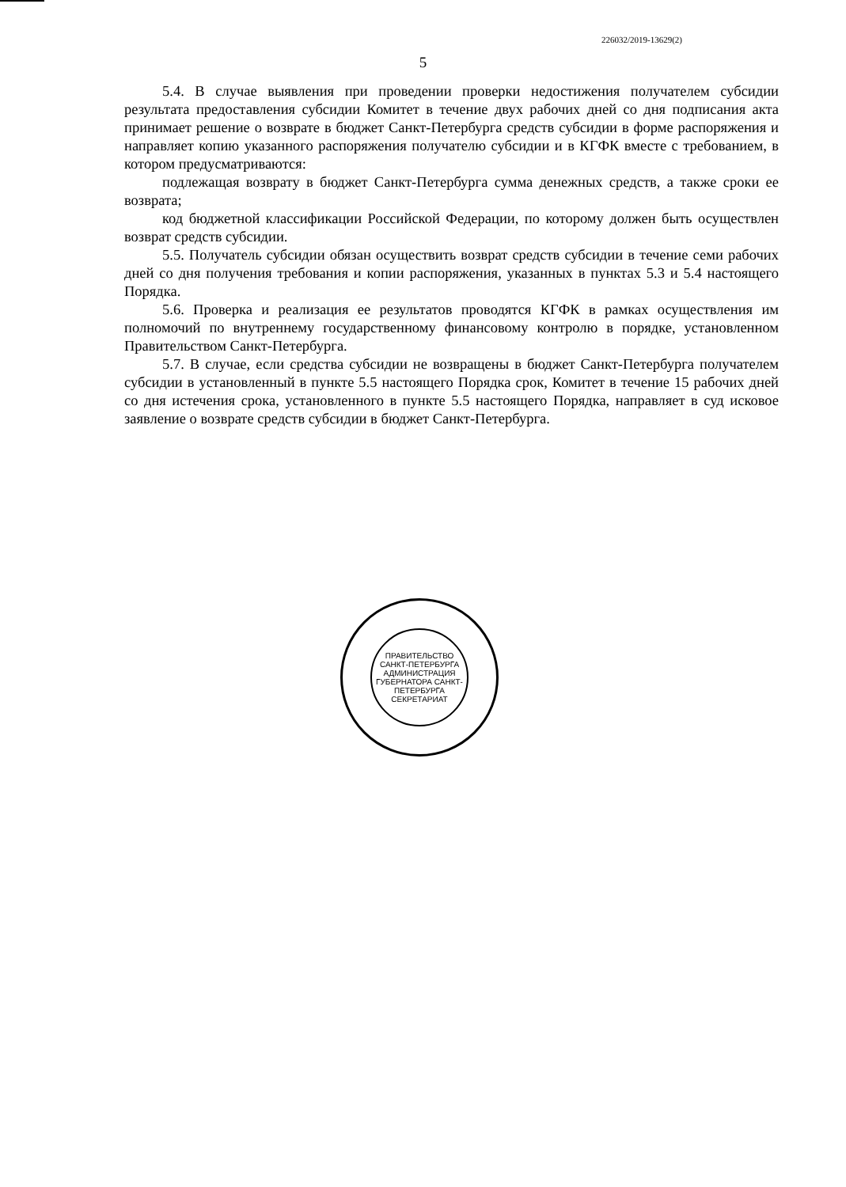226032/2019-13629(2)
5
5.4. В случае выявления при проведении проверки недостижения получателем субсидии результата предоставления субсидии Комитет в течение двух рабочих дней со дня подписания акта принимает решение о возврате в бюджет Санкт-Петербурга средств субсидии в форме распоряжения и направляет копию указанного распоряжения получателю субсидии и в КГФК вместе с требованием, в котором предусматриваются:
подлежащая возврату в бюджет Санкт-Петербурга сумма денежных средств, а также сроки ее возврата;
код бюджетной классификации Российской Федерации, по которому должен быть осуществлен возврат средств субсидии.
5.5. Получатель субсидии обязан осуществить возврат средств субсидии в течение семи рабочих дней со дня получения требования и копии распоряжения, указанных в пунктах 5.3 и 5.4 настоящего Порядка.
5.6. Проверка и реализация ее результатов проводятся КГФК в рамках осуществления им полномочий по внутреннему государственному финансовому контролю в порядке, установленном Правительством Санкт-Петербурга.
5.7. В случае, если средства субсидии не возвращены в бюджет Санкт-Петербурга получателем субсидии в установленный в пункте 5.5 настоящего Порядка срок, Комитет в течение 15 рабочих дней со дня истечения срока, установленного в пункте 5.5 настоящего Порядка, направляет в суд исковое заявление о возврате средств субсидии в бюджет Санкт-Петербурга.
ПРАВИТЕЛЬСТВО САНКТ-ПЕТЕРБУРГА
АДМИНИСТРАЦИЯ ГУБЕРНАТОРА САНКТ-ПЕТЕРБУРГА
СЕКРЕТАРИАТ